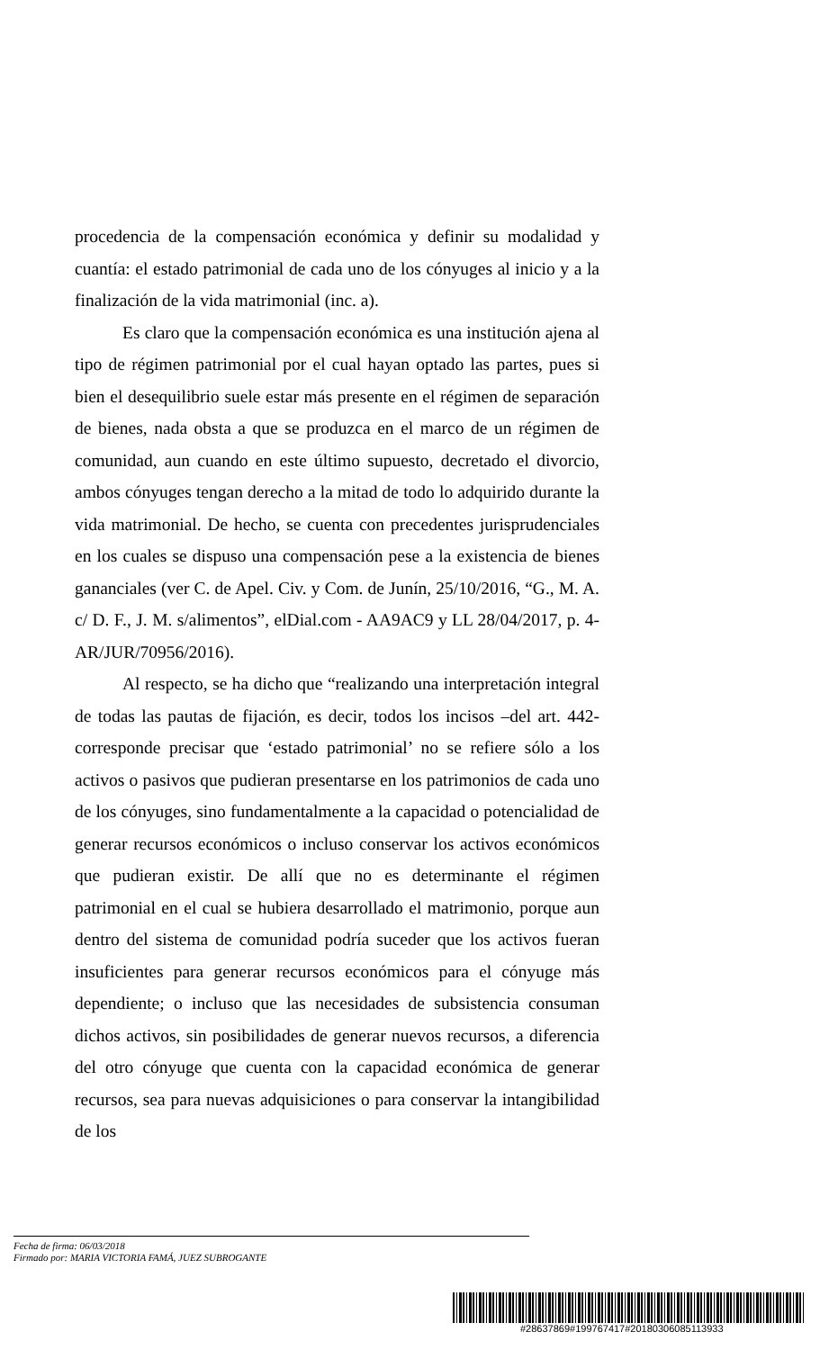procedencia de la compensación económica y definir su modalidad y cuantía: el estado patrimonial de cada uno de los cónyuges al inicio y a la finalización de la vida matrimonial (inc. a).
Es claro que la compensación económica es una institución ajena al tipo de régimen patrimonial por el cual hayan optado las partes, pues si bien el desequilibrio suele estar más presente en el régimen de separación de bienes, nada obsta a que se produzca en el marco de un régimen de comunidad, aun cuando en este último supuesto, decretado el divorcio, ambos cónyuges tengan derecho a la mitad de todo lo adquirido durante la vida matrimonial. De hecho, se cuenta con precedentes jurisprudenciales en los cuales se dispuso una compensación pese a la existencia de bienes gananciales (ver C. de Apel. Civ. y Com. de Junín, 25/10/2016, “G., M. A. c/ D. F., J. M. s/alimentos”, elDial.com - AA9AC9 y LL 28/04/2017, p. 4-AR/JUR/70956/2016).
Al respecto, se ha dicho que “realizando una interpretación integral de todas las pautas de fijación, es decir, todos los incisos –del art. 442- corresponde precisar que ‘estado patrimonial’ no se refiere sólo a los activos o pasivos que pudieran presentarse en los patrimonios de cada uno de los cónyuges, sino fundamentalmente a la capacidad o potencialidad de generar recursos económicos o incluso conservar los activos económicos que pudieran existir. De allí que no es determinante el régimen patrimonial en el cual se hubiera desarrollado el matrimonio, porque aun dentro del sistema de comunidad podría suceder que los activos fueran insuficientes para generar recursos económicos para el cónyuge más dependiente; o incluso que las necesidades de subsistencia consuman dichos activos, sin posibilidades de generar nuevos recursos, a diferencia del otro cónyuge que cuenta con la capacidad económica de generar recursos, sea para nuevas adquisiciones o para conservar la intangibilidad de los
Fecha de firma: 06/03/2018
Firmado por: MARIA VICTORIA FAMÁ, JUEZ SUBROGANTE
#28637869#199767417#20180306085113933